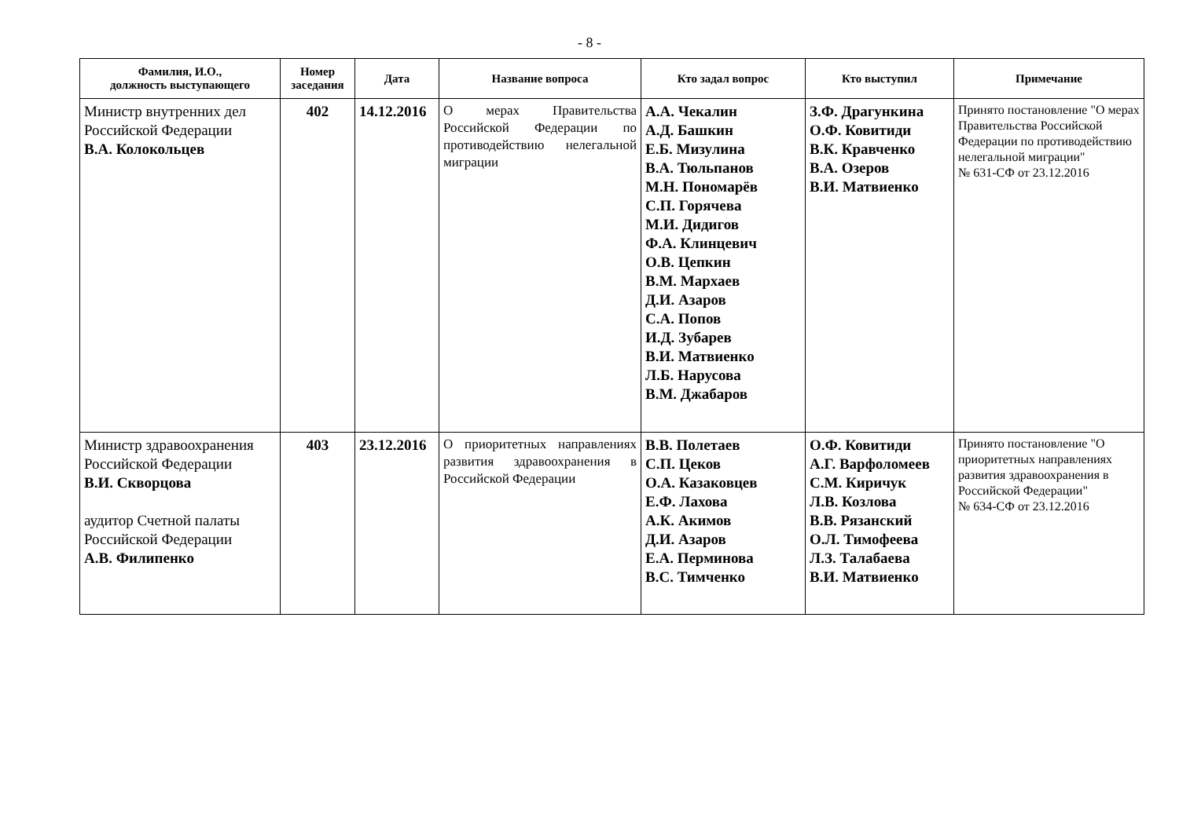- 8 -
| Фамилия, И.О., должность выступающего | Номер заседания | Дата | Название вопроса | Кто задал вопрос | Кто выступил | Примечание |
| --- | --- | --- | --- | --- | --- | --- |
| Министр внутренних дел Российской Федерации В.А. Колокольцев | 402 | 14.12.2016 | О мерах Правительства Российской Федерации по противодействию нелегальной миграции | А.А. Чекалин А.Д. Башкин Е.Б. Мизулина В.А. Тюльпанов М.Н. Пономарёв С.П. Горячева М.И. Дидигов Ф.А. Клинцевич О.В. Цепкин В.М. Мархаев Д.И. Азаров С.А. Попов И.Д. Зубарев В.И. Матвиенко Л.Б. Нарусова В.М. Джабаров | З.Ф. Драгункина О.Ф. Ковитиди В.К. Кравченко В.А. Озеров В.И. Матвиенко | Принято постановление "О мерах Правительства Российской Федерации по противодействию нелегальной миграции" № 631-СФ от 23.12.2016 |
| Министр здравоохранения Российской Федерации В.И. Скворцова аудитор Счетной палаты Российской Федерации А.В. Филипенко | 403 | 23.12.2016 | О приоритетных направлениях развития здравоохранения в Российской Федерации | В.В. Полетаев С.П. Цеков О.А. Казаковцев Е.Ф. Лахова А.К. Акимов Д.И. Азаров Е.А. Перминова В.С. Тимченко | О.Ф. Ковитиди А.Г. Варфоломеев С.М. Киричук Л.В. Козлова В.В. Рязанский О.Л. Тимофеева Л.З. Талабаева В.И. Матвиенко | Принято постановление "О приоритетных направлениях развития здравоохранения в Российской Федерации" № 634-СФ от 23.12.2016 |